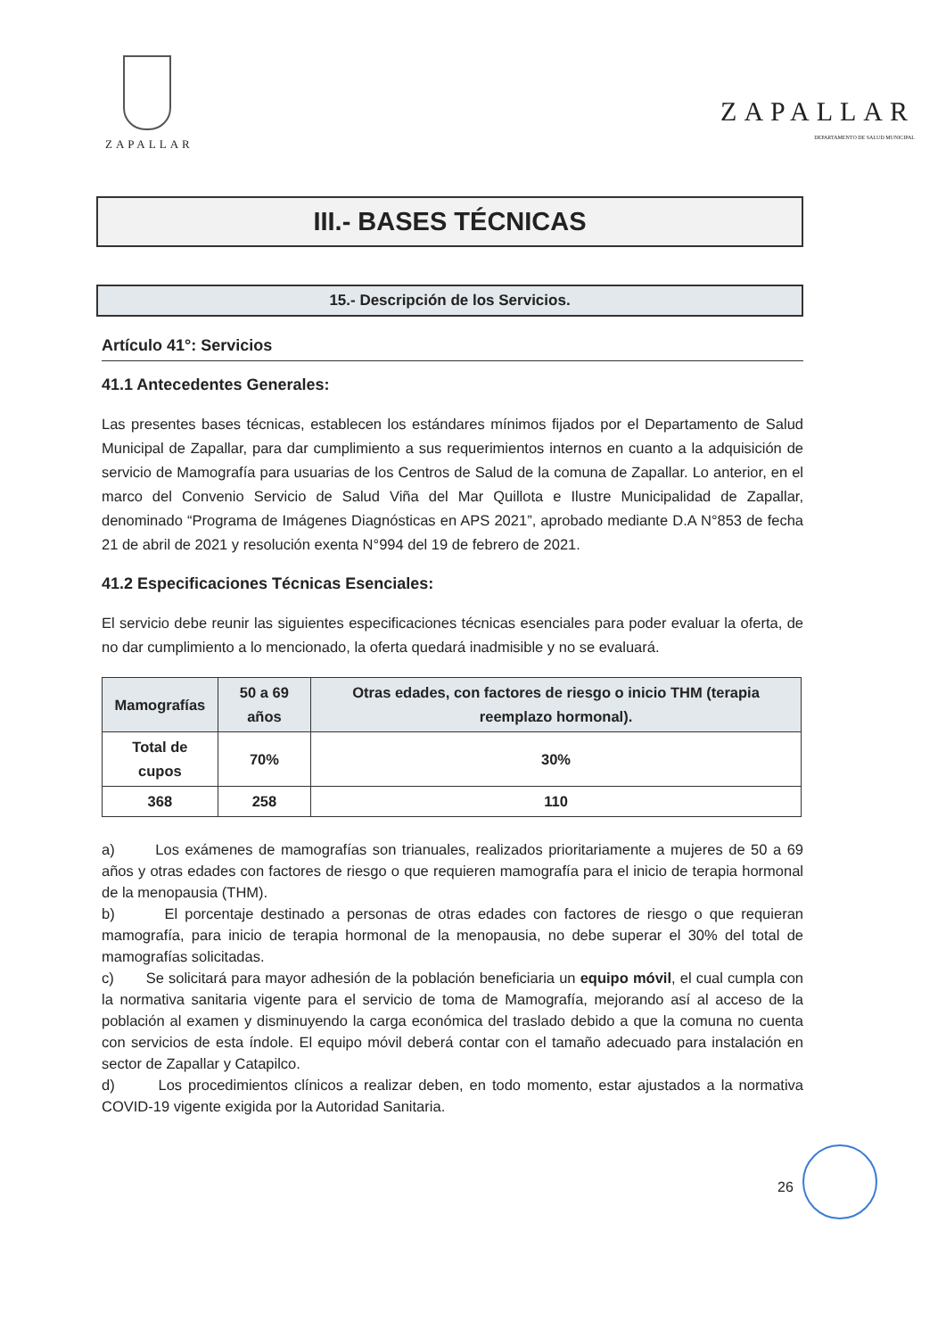ZAPALLAR
ZAPALLAR
DEPARTAMENTO DE SALUD MUNICIPAL
III.- BASES TÉCNICAS
15.- Descripción de los Servicios.
Artículo 41°: Servicios
41.1 Antecedentes Generales:
Las presentes bases técnicas, establecen los estándares mínimos fijados por el Departamento de Salud Municipal de Zapallar, para dar cumplimiento a sus requerimientos internos en cuanto a la adquisición de servicio de Mamografía para usuarias de los Centros de Salud de la comuna de Zapallar. Lo anterior, en el marco del Convenio Servicio de Salud Viña del Mar Quillota e Ilustre Municipalidad de Zapallar, denominado “Programa de Imágenes Diagnósticas en APS 2021”, aprobado mediante D.A N°853 de fecha 21 de abril de 2021 y resolución exenta N°994 del 19 de febrero de 2021.
41.2 Especificaciones Técnicas Esenciales:
El servicio debe reunir las siguientes especificaciones técnicas esenciales para poder evaluar la oferta, de no dar cumplimiento a lo mencionado, la oferta quedará inadmisible y no se evaluará.
| Mamografías | 50 a 69 años | Otras edades, con factores de riesgo o inicio THM (terapia reemplazo hormonal). |
| --- | --- | --- |
| Total de cupos | 70% | 30% |
| 368 | 258 | 110 |
a) Los exámenes de mamografías son trianuales, realizados prioritariamente a mujeres de 50 a 69 años y otras edades con factores de riesgo o que requieren mamografía para el inicio de terapia hormonal de la menopausia (THM).
b) El porcentaje destinado a personas de otras edades con factores de riesgo o que requieran mamografía, para inicio de terapia hormonal de la menopausia, no debe superar el 30% del total de mamografías solicitadas.
c) Se solicitará para mayor adhesión de la población beneficiaria un equipo móvil, el cual cumpla con la normativa sanitaria vigente para el servicio de toma de Mamografía, mejorando así al acceso de la población al examen y disminuyendo la carga económica del traslado debido a que la comuna no cuenta con servicios de esta índole. El equipo móvil deberá contar con el tamaño adecuado para instalación en sector de Zapallar y Catapilco.
d) Los procedimientos clínicos a realizar deben, en todo momento, estar ajustados a la normativa COVID-19 vigente exigida por la Autoridad Sanitaria.
26